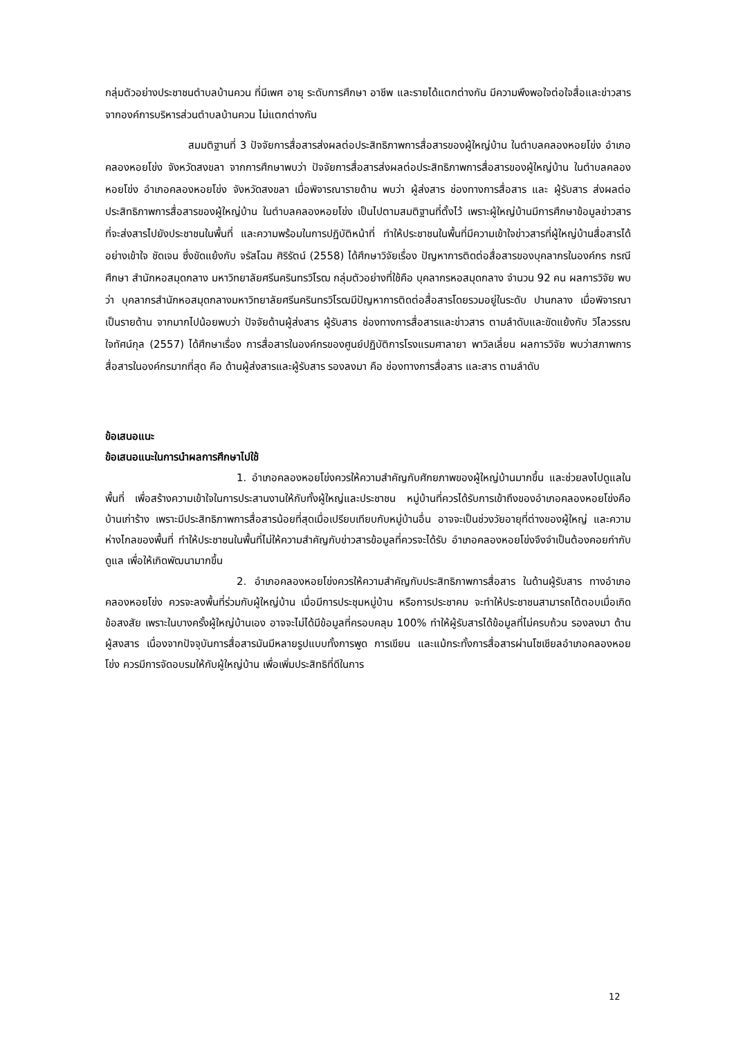กลุ่มตัวอย่างประชาชนตำบลบ้านควน ที่มีเพศ อายุ ระดับการศึกษา อาชีพ และรายได้แตกต่างกัน มีความพึงพอใจต่อใจสื่อและข่าวสารจากองค์การบริหารส่วนตำบลบ้านควน ไม่แตกต่างกัน
สมมติฐานที่ 3 ปัจจัยการสื่อสารส่งผลต่อประสิทธิภาพการสื่อสารของผู้ใหญ่บ้าน ในตำบลคลองหอยโข่ง อำเภอคลองหอยโข่ง จังหวัดสงขลา จากการศึกษาพบว่า ปัจจัยการสื่อสารส่งผลต่อประสิทธิภาพการสื่อสารของผู้ใหญ่บ้าน ในตำบลคลองหอยโข่ง อำเภอคลองหอยโข่ง จังหวัดสงขลา เมื่อพิจารณารายด้าน พบว่า ผู้ส่งสาร ช่องทางการสื่อสาร และ ผู้รับสาร ส่งผลต่อประสิทธิภาพการสื่อสารของผู้ใหญ่บ้าน ในตำบลคลองหอยโข่ง เป็นไปตามสมติฐานที่ตั้งไว้ เพราะผู้ใหญ่บ้านมีการศึกษาข้อมูลข่าวสาร ที่จะส่งสารไปยังประชาชนในพื้นที่ และความพร้อมในการปฏิบัติหน้าที่ ทำให้ประชาชนในพื้นที่มีความเข้าใจข่าวสารที่ผู้ใหญ่บ้านสื่อสารได้อย่างเข้าใจ ชัดเจน ซึ่งขัดแย้งกับ จรัสโฉม ศิริรัตน์ (2558) ได้ศึกษาวิจัยเรื่อง ปัญหาการติดต่อสื่อสารของบุคลากรในองค์กร กรณีศึกษา สำนักหอสมุดกลาง มหาวิทยาลัยศรีนครินทรวิโรฒ กลุ่มตัวอย่างที่ใช้คือ บุคลากรหอสมุดกลาง จำนวน 92 คน ผลการวิจัย พบว่า บุคลากรสำนักหอสมุดกลางมหาวิทยาลัยศรีนครินทรวิโรฒมีปัญหาการติดต่อสื่อสารโดยรวมอยู่ในระดับ ปานกลาง เมื่อพิจารณาเป็นรายด้าน จากมากไปน้อยพบว่า ปัจจัยด้านผู้ส่งสาร ผู้รับสาร ช่องทางการสื่อสารและข่าวสาร ตามลำดับและขัดแย้งกับ วิไลวรรณ ใจทัศน์กุล (2557) ได้ศึกษาเรื่อง การสื่อสารในองค์กรของศูนย์ปฏิบัติการโรงแรมศาลายา พาวิลเลี่ยน ผลการวิจัย พบว่าสภาพการสื่อสารในองค์กรมากที่สุด คือ ด้านผู้ส่งสารและผู้รับสาร รองลงมา คือ ช่องทางการสื่อสาร และสาร ตามลำดับ
ข้อเสนอแนะ
ข้อเสนอแนะในการนำผลการศึกษาไปใช้
1. อำเภอคลองหอยโข่งควรให้ความสำคัญกับศักยภาพของผู้ใหญ่บ้านมากขึ้น และช่วยลงไปดูแลในพื้นที่ เพื่อสร้างความเข้าใจในการประสานงานให้กับทั้งผู้ใหญ่และประชาชน หมู่บ้านที่ควรได้รับการเข้าถึงของอำเภอคลองหอยโข่งคือ บ้านเก่าร้าง เพราะมีประสิทธิภาพการสื่อสารน้อยที่สุดเมื่อเปรียบเทียบกับหมู่บ้านอื่น อาจจะเป็นช่วงวัยอายุที่ต่างของผู้ใหญ่ และความห่างไกลของพื้นที่ ทำให้ประชาชนในพื้นที่ไม่ให้ความสำคัญกับข่าวสารข้อมูลที่ควรจะได้รับ อำเภอคลองหอยโข่งจึงจำเป็นต้องคอยกำกับดูแล เพื่อให้เกิดพัฒนามากขึ้น
2. อำเภอคลองหอยโข่งควรให้ความสำคัญกับประสิทธิภาพการสื่อสาร ในด้านผู้รับสาร ทางอำเภอคลองหอยโข่ง ควรจะลงพื้นที่ร่วมกับผู้ใหญ่บ้าน เมื่อมีการประชุมหมู่บ้าน หรือการประชาคม จะทำให้ประชาชนสามารถโต้ตอบเมื่อเกิดข้อสงสัย เพราะในบางครั้งผู้ใหญ่บ้านเอง อาจจะไม่ได้มีข้อมูลที่ครอบคลุม 100% ทำให้ผู้รับสารได้ข้อมูลที่ไม่ครบถ้วน รองลงมา ด้านผู้สงสาร เนื่องจากปัจจุบันการสื่อสารมันมีหลายรูปแบบทั้งการพูด การเขียน และแม้กระทั้งการสื่อสารผ่านโซเชียลอำเภอคลองหอยโข่ง ควรมีการจัดอบรมให้กับผู้ใหญ่บ้าน เพื่อเพิ่มประสิทธิที่ดีในการ
12